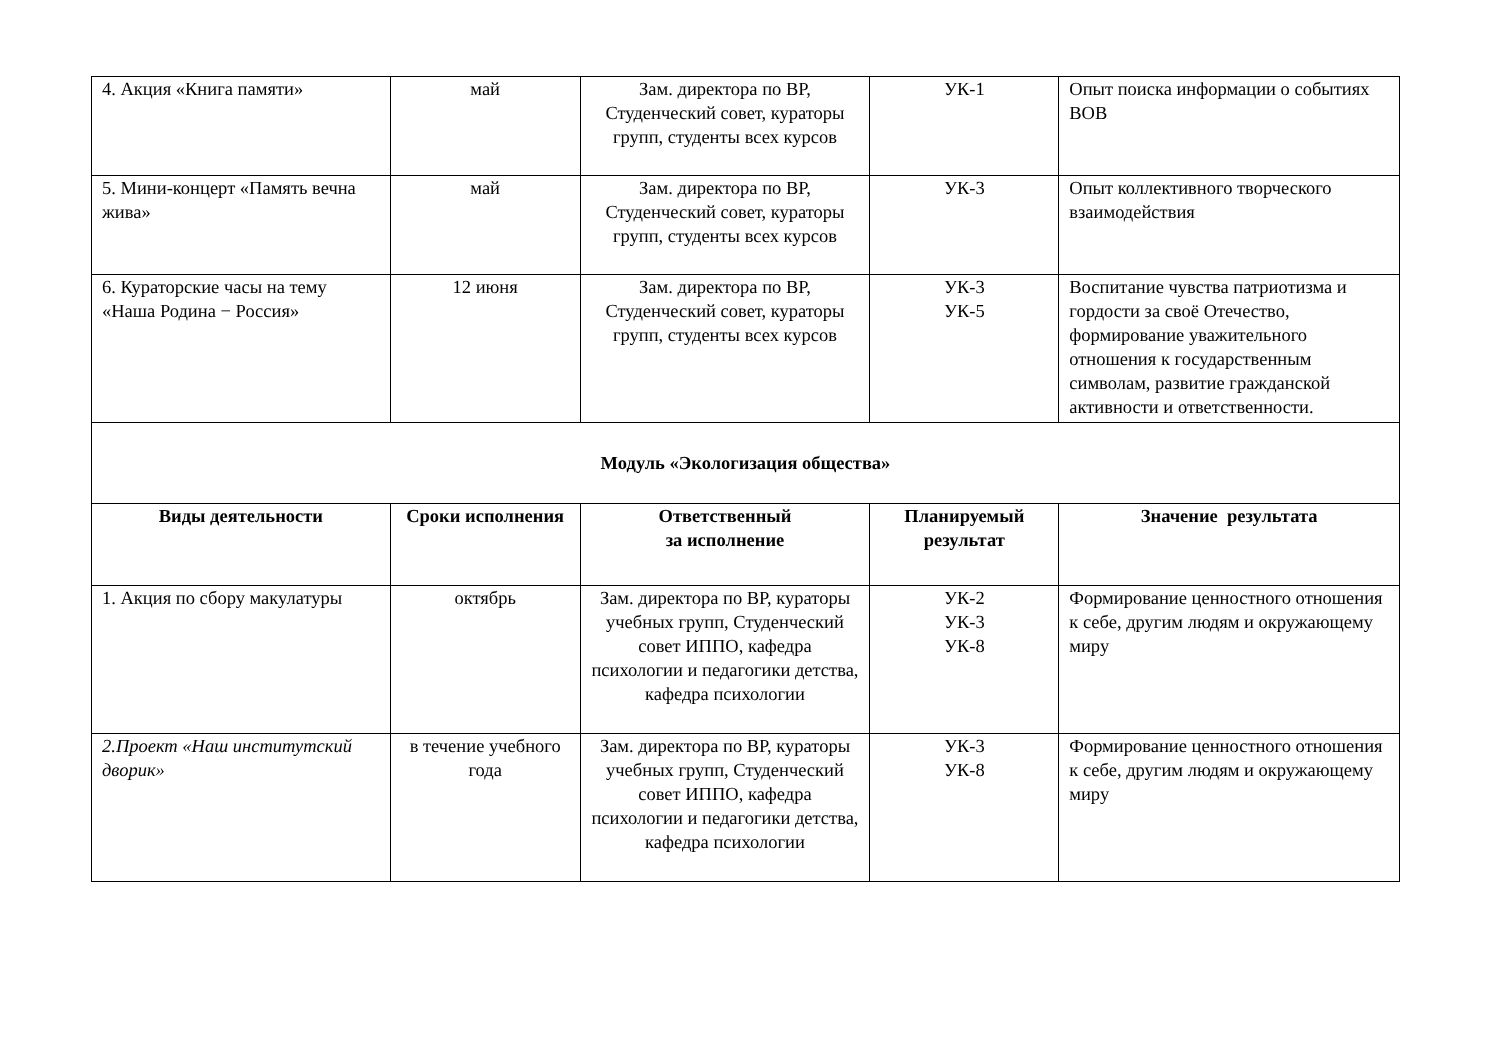| 4. Акция «Книга памяти» | май | Зам. директора по ВР, Студенческий совет, кураторы групп, студенты всех курсов | УК-1 | Опыт поиска информации о событиях ВОВ |
| 5. Мини-концерт «Память вечна жива» | май | Зам. директора по ВР, Студенческий совет, кураторы групп, студенты всех курсов | УК-3 | Опыт коллективного творческого взаимодействия |
| 6. Кураторские часы на тему «Наша Родина − Россия» | 12 июня | Зам. директора по ВР, Студенческий совет, кураторы групп, студенты всех курсов | УК-3 УК-5 | Воспитание чувства патриотизма и гордости за своё Отечество, формирование уважительного отношения к государственным символам, развитие гражданской активности и ответственности. |
| Модуль «Экологизация общества» | | | | |
| Виды деятельности | Сроки исполнения | Ответственный за исполнение | Планируемый результат | Значение результата |
| 1. Акция по сбору макулатуры | октябрь | Зам. директора по ВР, кураторы учебных групп, Студенческий совет ИППО, кафедра психологии и педагогики детства, кафедра психологии | УК-2 УК-3 УК-8 | Формирование ценностного отношения к себе, другим людям и окружающему миру |
| 2.Проект «Наш институтский дворик» | в течение учебного года | Зам. директора по ВР, кураторы учебных групп, Студенческий совет ИППО, кафедра психологии и педагогики детства, кафедра психологии | УК-3 УК-8 | Формирование ценностного отношения к себе, другим людям и окружающему миру |